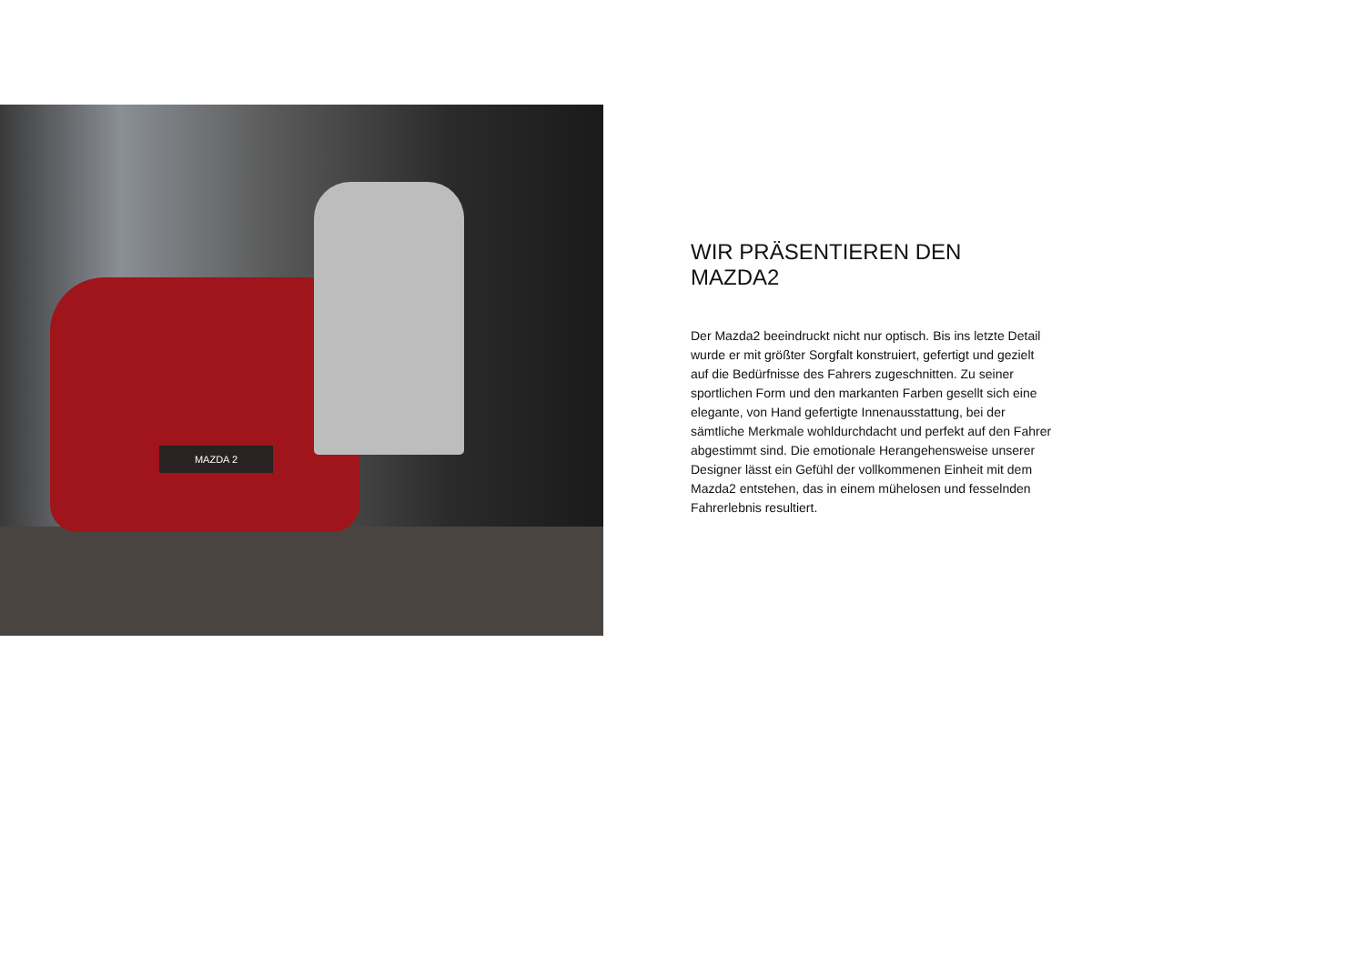MAZDA 2
WIR PRÄSENTIEREN DEN MAZDA2
Der Mazda2 beeindruckt nicht nur optisch. Bis ins letzte Detail wurde er mit größter Sorgfalt konstruiert, gefertigt und gezielt auf die Bedürfnisse des Fahrers zugeschnitten. Zu seiner sportlichen Form und den markanten Farben gesellt sich eine elegante, von Hand gefertigte Innenausstattung, bei der sämtliche Merkmale wohldurchdacht und perfekt auf den Fahrer abgestimmt sind. Die emotionale Herangehensweise unserer Designer lässt ein Gefühl der vollkommenen Einheit mit dem Mazda2 entstehen, das in einem mühelosen und fesselnden Fahrerlebnis resultiert.